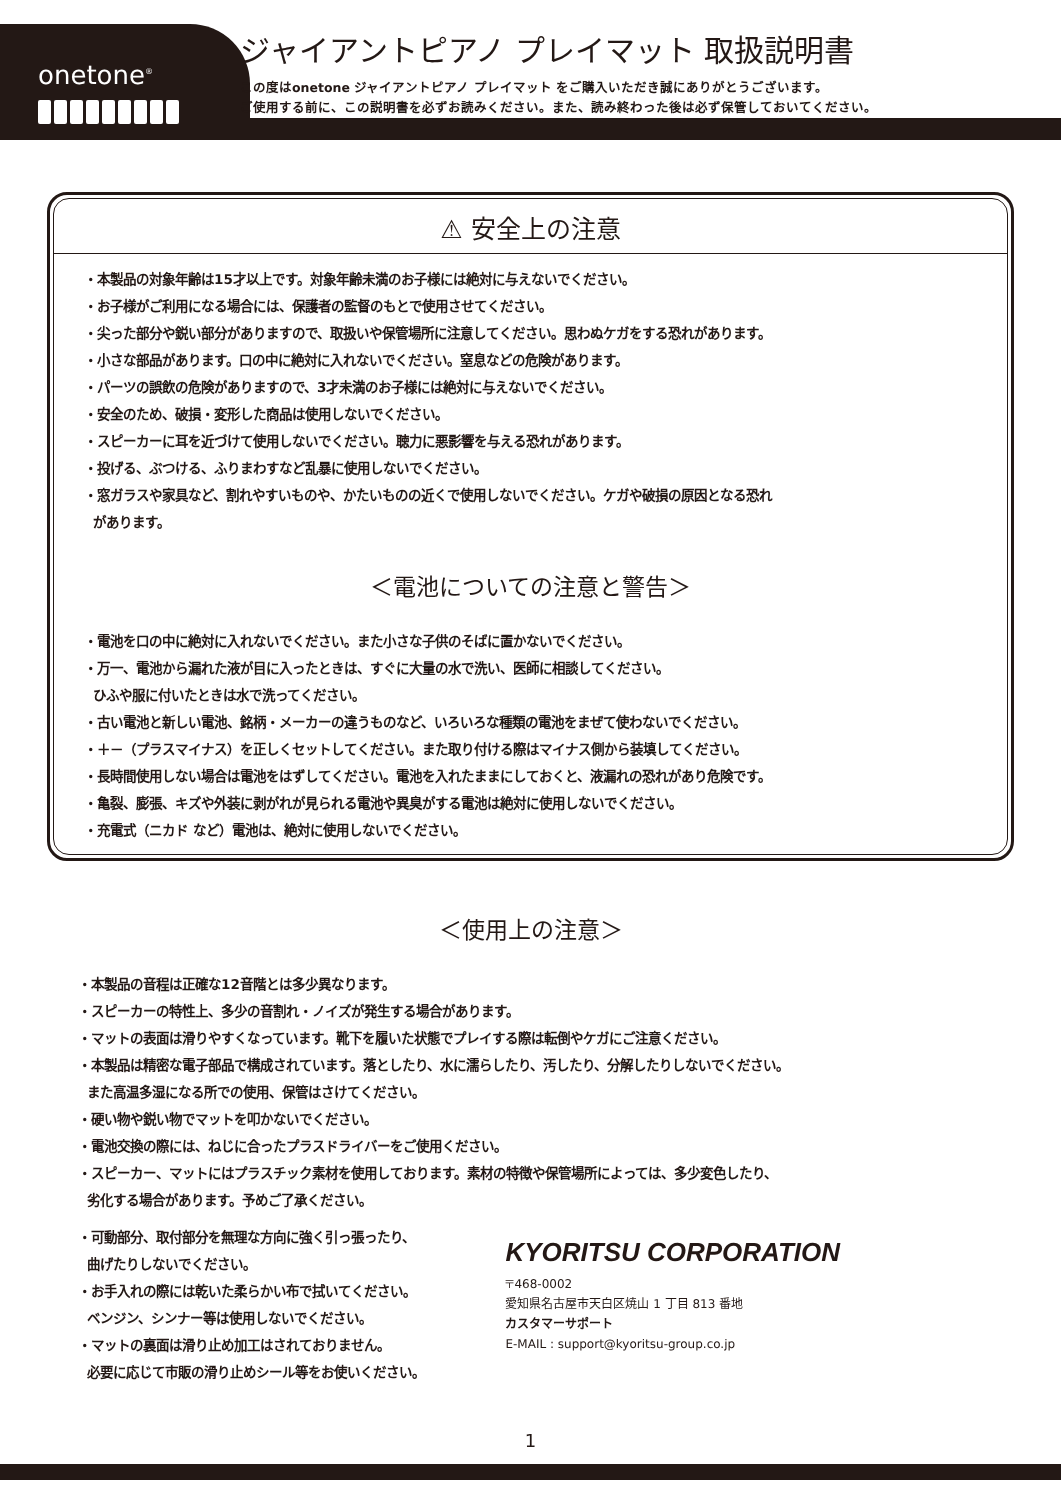onetone<sup>®</sup>
ジャイアントピアノ プレイマット 取扱説明書
この度はonetone ジャイアントピアノ プレイマット をご購入いただき誠にありがとうございます。
ご使用する前に、この説明書を必ずお読みください。また、読み終わった後は必ず保管しておいてください。
⚠ 安全上の注意
・本製品の対象年齢は15才以上です。対象年齢未満のお子様には絶対に与えないでください。
・お子様がご利用になる場合には、保護者の監督のもとで使用させてください。
・尖った部分や鋭い部分がありますので、取扱いや保管場所に注意してください。思わぬケガをする恐れがあります。
・小さな部品があります。口の中に絶対に入れないでください。窒息などの危険があります。
・パーツの誤飲の危険がありますので、3才未満のお子様には絶対に与えないでください。
・安全のため、破損・変形した商品は使用しないでください。
・スピーカーに耳を近づけて使用しないでください。聴力に悪影響を与える恐れがあります。
・投げる、ぶつける、ふりまわすなど乱暴に使用しないでください。
・窓ガラスや家具など、割れやすいものや、かたいものの近くで使用しないでください。ケガや破損の原因となる恐れ
があります。
＜電池についての注意と警告＞
・電池を口の中に絶対に入れないでください。また小さな子供のそばに置かないでください。
・万一、電池から漏れた液が目に入ったときは、すぐに大量の水で洗い、医師に相談してください。
ひふや服に付いたときは水で洗ってください。
・古い電池と新しい電池、銘柄・メーカーの違うものなど、いろいろな種類の電池をまぜて使わないでください。
・＋－（プラスマイナス）を正しくセットしてください。また取り付ける際はマイナス側から装填してください。
・長時間使用しない場合は電池をはずしてください。電池を入れたままにしておくと、液漏れの恐れがあり危険です。
・亀裂、膨張、キズや外装に剥がれが見られる電池や異臭がする電池は絶対に使用しないでください。
・充電式（ニカド など）電池は、絶対に使用しないでください。
＜使用上の注意＞
・本製品の音程は正確な12音階とは多少異なります。
・スピーカーの特性上、多少の音割れ・ノイズが発生する場合があります。
・マットの表面は滑りやすくなっています。靴下を履いた状態でプレイする際は転倒やケガにご注意ください。
・本製品は精密な電子部品で構成されています。落としたり、水に濡らしたり、汚したり、分解したりしないでください。
また高温多湿になる所での使用、保管はさけてください。
・硬い物や鋭い物でマットを叩かないでください。
・電池交換の際には、ねじに合ったプラスドライバーをご使用ください。
・スピーカー、マットにはプラスチック素材を使用しております。素材の特徴や保管場所によっては、多少変色したり、
劣化する場合があります。予めご了承ください。
・可動部分、取付部分を無理な方向に強く引っ張ったり、
曲げたりしないでください。
・お手入れの際には乾いた柔らかい布で拭いてください。
ベンジン、シンナー等は使用しないでください。
・マットの裏面は滑り止め加工はされておりません。
必要に応じて市販の滑り止めシール等をお使いください。
KYORITSU CORPORATION
〒468-0002
愛知県名古屋市天白区焼山 1 丁目 813 番地
カスタマーサポート
E-MAIL : support@kyoritsu-group.co.jp
1